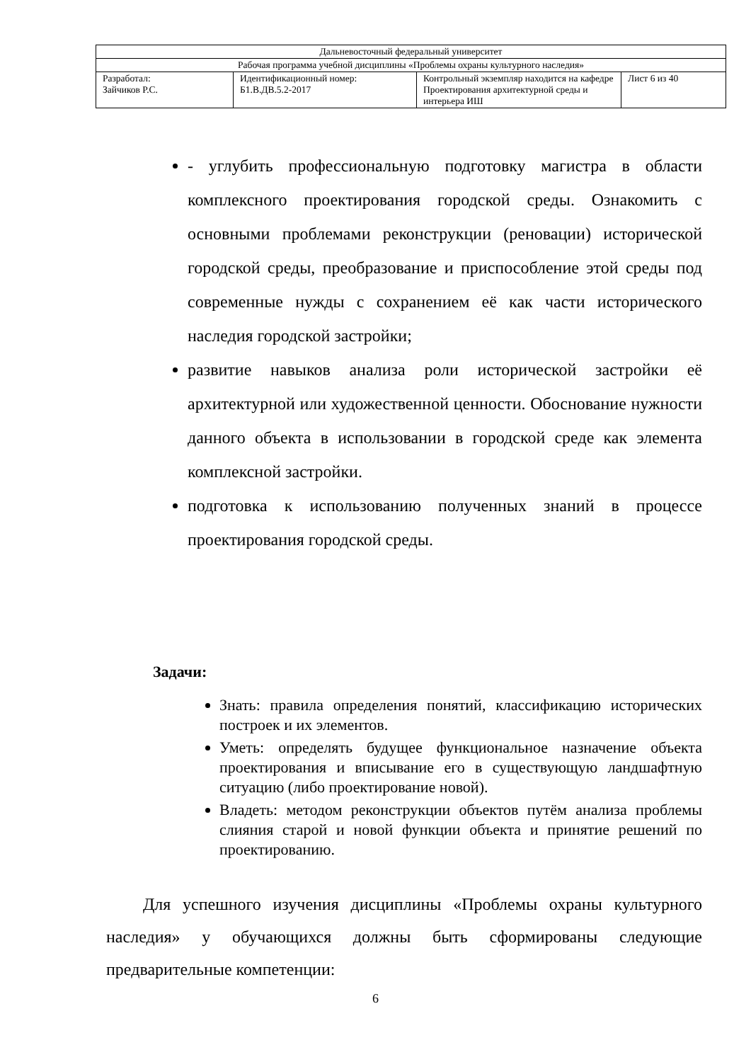| Дальневосточный федеральный университет | | | |
| Рабочая программа учебной дисциплины «Проблемы охраны культурного наследия» | | | |
| Разработал: Зайчиков Р.С. | Идентификационный номер: Б1.В.ДВ.5.2-2017 | Контрольный экземпляр находится на кафедре Проектирования архитектурной среды и интерьера ИШ | Лист 6 из 40 |
- углубить профессиональную подготовку магистра в области комплексного проектирования городской среды. Ознакомить с основными проблемами реконструкции (реновации) исторической городской среды, преобразование и приспособление этой среды под современные нужды с сохранением её как части исторического наследия городской застройки;
развитие навыков анализа роли исторической застройки её архитектурной или художественной ценности. Обоснование нужности данного объекта в использовании в городской среде как элемента комплексной застройки.
подготовка к использованию полученных знаний в процессе проектирования городской среды.
Задачи:
Знать: правила определения понятий, классификацию исторических построек и их элементов.
Уметь: определять будущее функциональное назначение объекта проектирования и вписывание его в существующую ландшафтную ситуацию (либо проектирование новой).
Владеть: методом реконструкции объектов путём анализа проблемы слияния старой и новой функции объекта и принятие решений по проектированию.
Для успешного изучения дисциплины «Проблемы охраны культурного наследия» у обучающихся должны быть сформированы следующие предварительные компетенции:
6